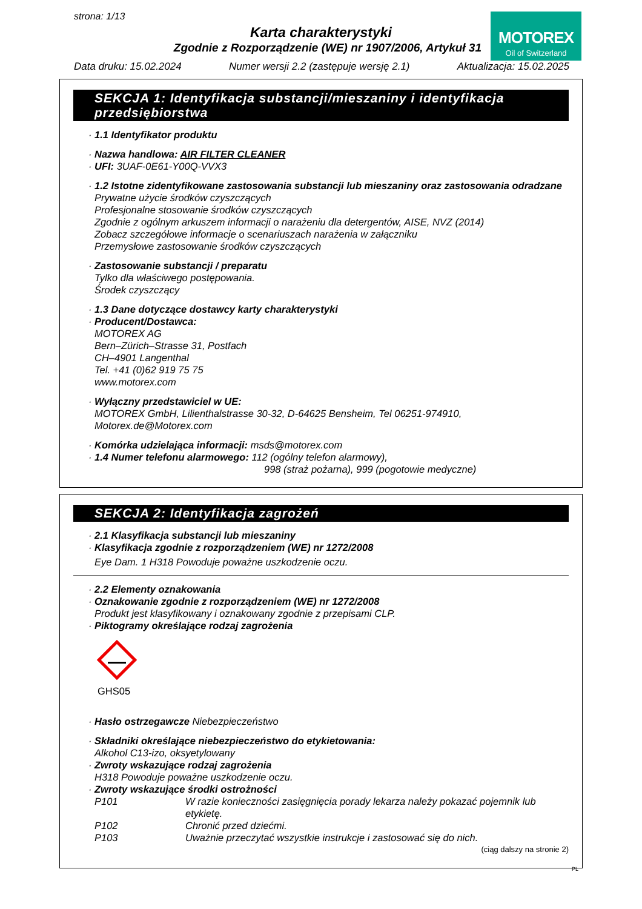strona: 1/13
Karta charakterystyki
Zgodnie z Rozporządzenie (WE) nr 1907/2006, Artykuł 31
MOTOREX
Oil of Switzerland
Data druku: 15.02.2024 Numer wersji 2.2 (zastępuje wersję 2.1) Aktualizacja: 15.02.2025
SEKCJA 1: Identyfikacja substancji/mieszaniny i identyfikacja przedsiębiorstwa
· 1.1 Identyfikator produktu
· Nazwa handlowa: AIR FILTER CLEANER
· UFI: 3UAF-0E61-Y00Q-VVX3
· 1.2 Istotne zidentyfikowane zastosowania substancji lub mieszaniny oraz zastosowania odradzane
Prywatne użycie środków czyszczących
Profesjonalne stosowanie środków czyszczących
Zgodnie z ogólnym arkuszem informacji o narażeniu dla detergentów, AISE, NVZ (2014)
Zobacz szczegółowe informacje o scenariuszach narażenia w załączniku
Przemysłowe zastosowanie środków czyszczących
· Zastosowanie substancji / preparatu
Tylko dla właściwego postępowania.
Środek czyszczący
· 1.3 Dane dotyczące dostawcy karty charakterystyki
· Producent/Dostawca:
MOTOREX AG
Bern–Zürich–Strasse 31, Postfach
CH–4901 Langenthal
Tel. +41 (0)62 919 75 75
www.motorex.com
· Wyłączny przedstawiciel w UE:
MOTOREX GmbH, Lilienthalstrasse 30-32, D-64625 Bensheim, Tel 06251-974910, Motorex.de@Motorex.com
· Komórka udzielająca informacji: msds@motorex.com
· 1.4 Numer telefonu alarmowego: 112 (ogólny telefon alarmowy),
998 (straż pożarna), 999 (pogotowie medyczne)
SEKCJA 2: Identyfikacja zagrożeń
· 2.1 Klasyfikacja substancji lub mieszaniny
· Klasyfikacja zgodnie z rozporządzeniem (WE) nr 1272/2008
Eye Dam. 1 H318 Powoduje poważne uszkodzenie oczu.
· 2.2 Elementy oznakowania
· Oznakowanie zgodnie z rozporządzeniem (WE) nr 1272/2008
Produkt jest klasyfikowany i oznakowany zgodnie z przepisami CLP.
· Piktogramy określające rodzaj zagrożenia
GHS05
· Hasło ostrzegawcze Niebezpieczeństwo
· Składniki określające niebezpieczeństwo do etykietowania:
Alkohol C13-izo, oksyetylowany
· Zwroty wskazujące rodzaj zagrożenia
H318 Powoduje poważne uszkodzenie oczu.
· Zwroty wskazujące środki ostrożności
P101 W razie konieczności zasięgnięcia porady lekarza należy pokazać pojemnik lub etykietę.
P102 Chronić przed dziećmi.
P103 Uważnie przeczytać wszystkie instrukcje i zastosować się do nich.
(ciąg dalszy na stronie 2)
PL